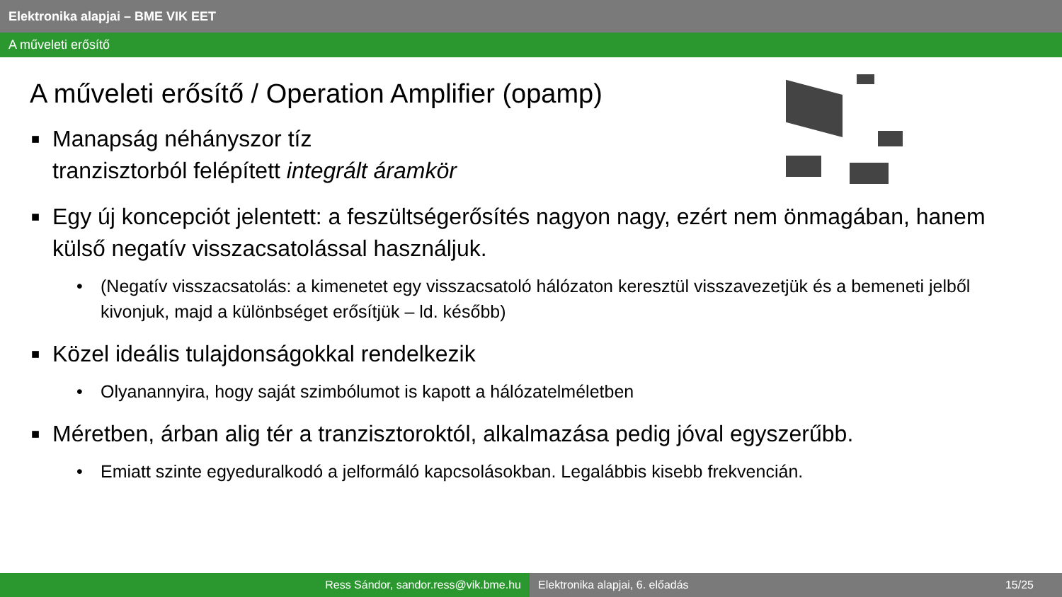Elektronika alapjai – BME VIK EET
A műveleti erősítő
A műveleti erősítő / Operation Amplifier (opamp)
■ Manapság néhányszor tíz
tranzisztorból felépített integrált áramkör
■ Egy új koncepciót jelentett: a feszültségerősítés nagyon nagy, ezért nem önmagában, hanem külső negatív visszacsatolással használjuk.
• (Negatív visszacsatolás: a kimenetet egy visszacsatoló hálózaton keresztül visszavezetjük és a bemeneti jelből kivonjuk, majd a különbséget erősítjük – ld. később)
■ Közel ideális tulajdonságokkal rendelkezik
• Olyanannyira, hogy saját szimbólumot is kapott a hálózatelméletben
■ Méretben, árban alig tér a tranzisztoroktól, alkalmazása pedig jóval egyszerűbb.
• Emiatt szinte egyeduralkodó a jelformáló kapcsolásokban. Legalábbis kisebb frekvencián.
Ress Sándor, sandor.ress@vik.bme.hu Elektronika alapjai, 6. előadás 15/25